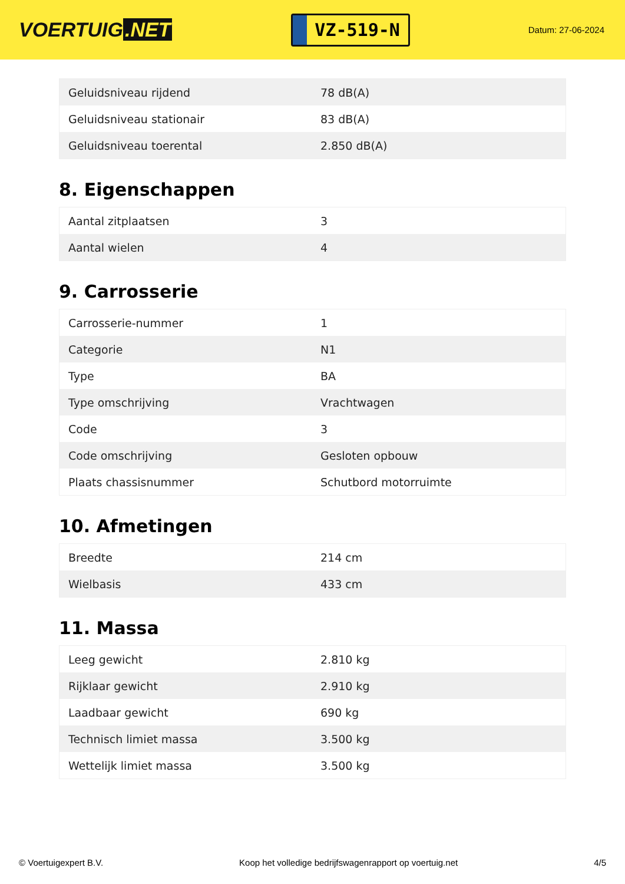VOERTUIG.NET
VZ-519-N
Datum: 27-06-2024
| Geluidsniveau rijdend | 78 dB(A) |
| Geluidsniveau stationair | 83 dB(A) |
| Geluidsniveau toerental | 2.850 dB(A) |
8. Eigenschappen
| Aantal zitplaatsen | 3 |
| Aantal wielen | 4 |
9. Carrosserie
| Carrosserie-nummer | 1 |
| Categorie | N1 |
| Type | BA |
| Type omschrijving | Vrachtwagen |
| Code | 3 |
| Code omschrijving | Gesloten opbouw |
| Plaats chassisnummer | Schutbord motorruimte |
10. Afmetingen
| Breedte | 214 cm |
| Wielbasis | 433 cm |
11. Massa
| Leeg gewicht | 2.810 kg |
| Rijklaar gewicht | 2.910 kg |
| Laadbaar gewicht | 690 kg |
| Technisch limiet massa | 3.500 kg |
| Wettelijk limiet massa | 3.500 kg |
© Voertuigexpert B.V. Koop het volledige bedrijfswagenrapport op voertuig.net 4/5